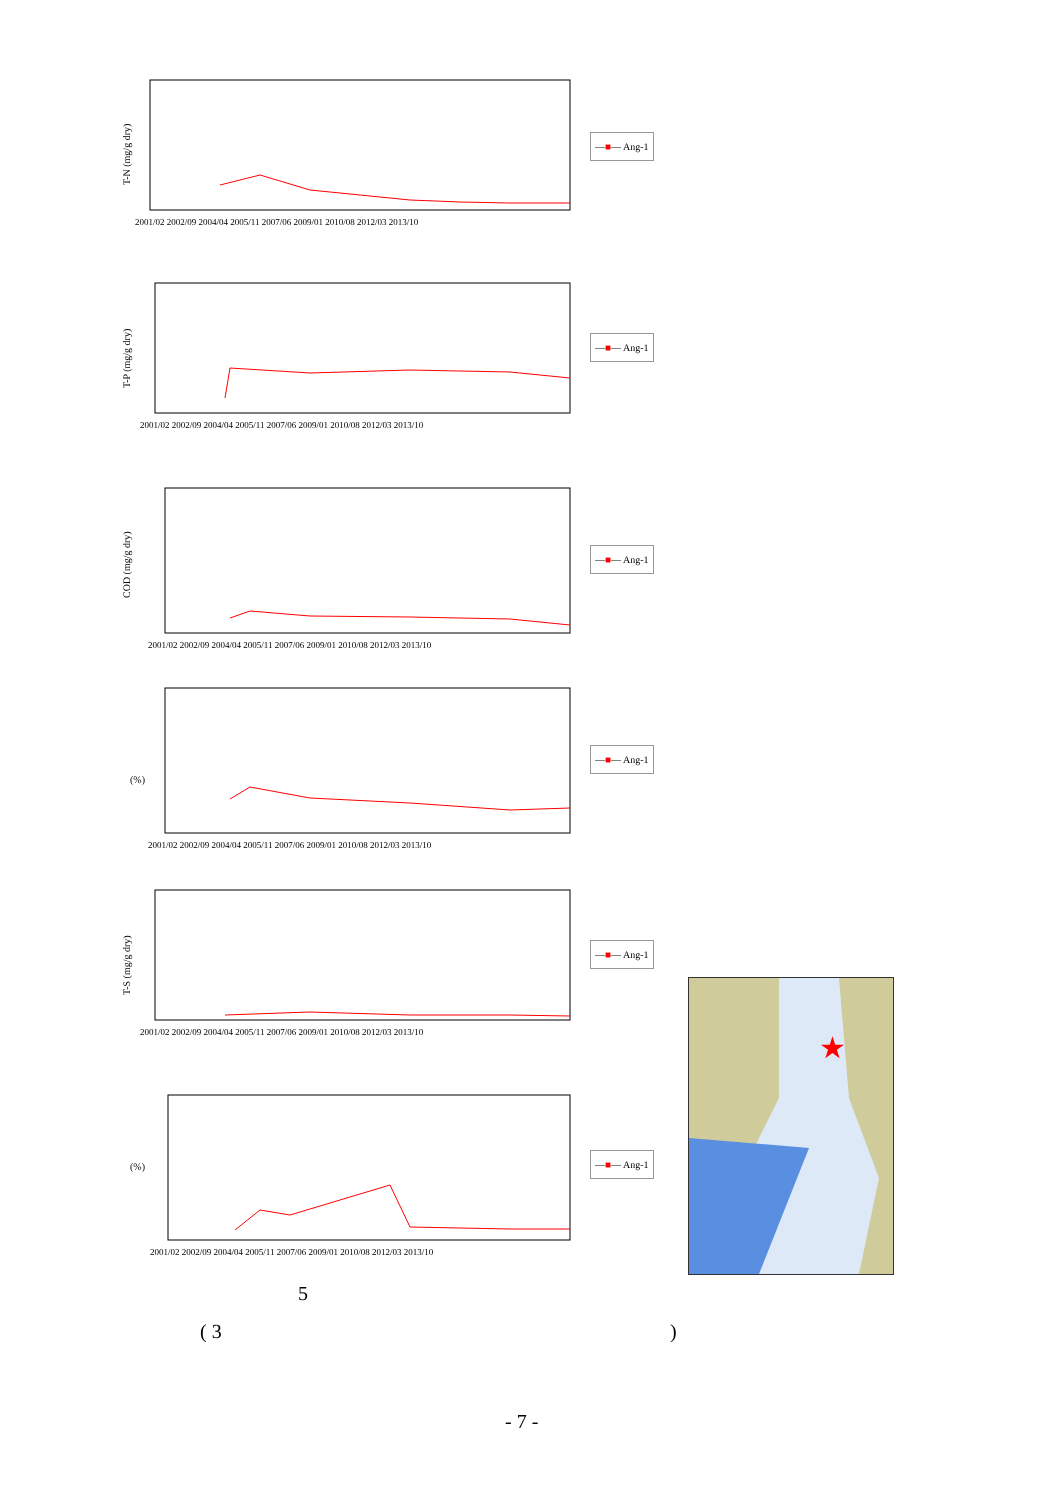T-N (mg/g dry)
2001/02 2002/09 2004/04 2005/11 2007/06 2009/01 2010/08 2012/03 2013/10
—■— Ang-1
T-P (mg/g dry)
2001/02 2002/09 2004/04 2005/11 2007/06 2009/01 2010/08 2012/03 2013/10
—■— Ang-1
COD (mg/g dry)
2001/02 2002/09 2004/04 2005/11 2007/06 2009/01 2010/08 2012/03 2013/10
—■— Ang-1
(%)
2001/02 2002/09 2004/04 2005/11 2007/06 2009/01 2010/08 2012/03 2013/10
—■— Ang-1
T-S (mg/g dry)
2001/02 2002/09 2004/04 2005/11 2007/06 2009/01 2010/08 2012/03 2013/10
—■— Ang-1
(%)
2001/02 2002/09 2004/04 2005/11 2007/06 2009/01 2010/08 2012/03 2013/10
—■— Ang-1
★
5
( 3 )
- 7 -